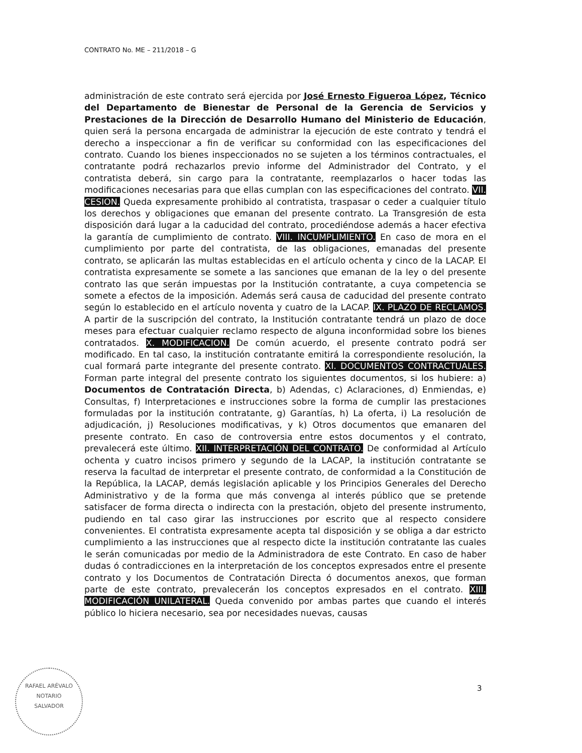CONTRATO No. ME – 211/2018 – G
administración de este contrato será ejercida por José Ernesto Figueroa López, Técnico del Departamento de Bienestar de Personal de la Gerencia de Servicios y Prestaciones de la Dirección de Desarrollo Humano del Ministerio de Educación, quien será la persona encargada de administrar la ejecución de este contrato y tendrá el derecho a inspeccionar a fin de verificar su conformidad con las especificaciones del contrato. Cuando los bienes inspeccionados no se sujeten a los términos contractuales, el contratante podrá rechazarlos previo informe del Administrador del Contrato, y el contratista deberá, sin cargo para la contratante, reemplazarlos o hacer todas las modificaciones necesarias para que ellas cumplan con las especificaciones del contrato. VII. CESION. Queda expresamente prohibido al contratista, traspasar o ceder a cualquier título los derechos y obligaciones que emanan del presente contrato. La Transgresión de esta disposición dará lugar a la caducidad del contrato, procediéndose además a hacer efectiva la garantía de cumplimiento de contrato. VIII. INCUMPLIMIENTO. En caso de mora en el cumplimiento por parte del contratista, de las obligaciones, emanadas del presente contrato, se aplicarán las multas establecidas en el artículo ochenta y cinco de la LACAP. El contratista expresamente se somete a las sanciones que emanan de la ley o del presente contrato las que serán impuestas por la Institución contratante, a cuya competencia se somete a efectos de la imposición. Además será causa de caducidad del presente contrato según lo establecido en el artículo noventa y cuatro de la LACAP. IX. PLAZO DE RECLAMOS. A partir de la suscripción del contrato, la Institución contratante tendrá un plazo de doce meses para efectuar cualquier reclamo respecto de alguna inconformidad sobre los bienes contratados. X. MODIFICACION. De común acuerdo, el presente contrato podrá ser modificado. En tal caso, la institución contratante emitirá la correspondiente resolución, la cual formará parte integrante del presente contrato. XI. DOCUMENTOS CONTRACTUALES. Forman parte integral del presente contrato los siguientes documentos, si los hubiere: a) Documentos de Contratación Directa, b) Adendas, c) Aclaraciones, d) Enmiendas, e) Consultas, f) Interpretaciones e instrucciones sobre la forma de cumplir las prestaciones formuladas por la institución contratante, g) Garantías, h) La oferta, i) La resolución de adjudicación, j) Resoluciones modificativas, y k) Otros documentos que emanaren del presente contrato. En caso de controversia entre estos documentos y el contrato, prevalecerá este último. XII. INTERPRETACIÓN DEL CONTRATO. De conformidad al Artículo ochenta y cuatro incisos primero y segundo de la LACAP, la institución contratante se reserva la facultad de interpretar el presente contrato, de conformidad a la Constitución de la República, la LACAP, demás legislación aplicable y los Principios Generales del Derecho Administrativo y de la forma que más convenga al interés público que se pretende satisfacer de forma directa o indirecta con la prestación, objeto del presente instrumento, pudiendo en tal caso girar las instrucciones por escrito que al respecto considere convenientes. El contratista expresamente acepta tal disposición y se obliga a dar estricto cumplimiento a las instrucciones que al respecto dicte la institución contratante las cuales le serán comunicadas por medio de la Administradora de este Contrato. En caso de haber dudas ó contradicciones en la interpretación de los conceptos expresados entre el presente contrato y los Documentos de Contratación Directa ó documentos anexos, que forman parte de este contrato, prevalecerán los conceptos expresados en el contrato. XIII. MODIFICACIÓN UNILATERAL. Queda convenido por ambas partes que cuando el interés público lo hiciera necesario, sea por necesidades nuevas, causas
RAFAEL ARÉVALO
NOTARIO
SALVADOR
3